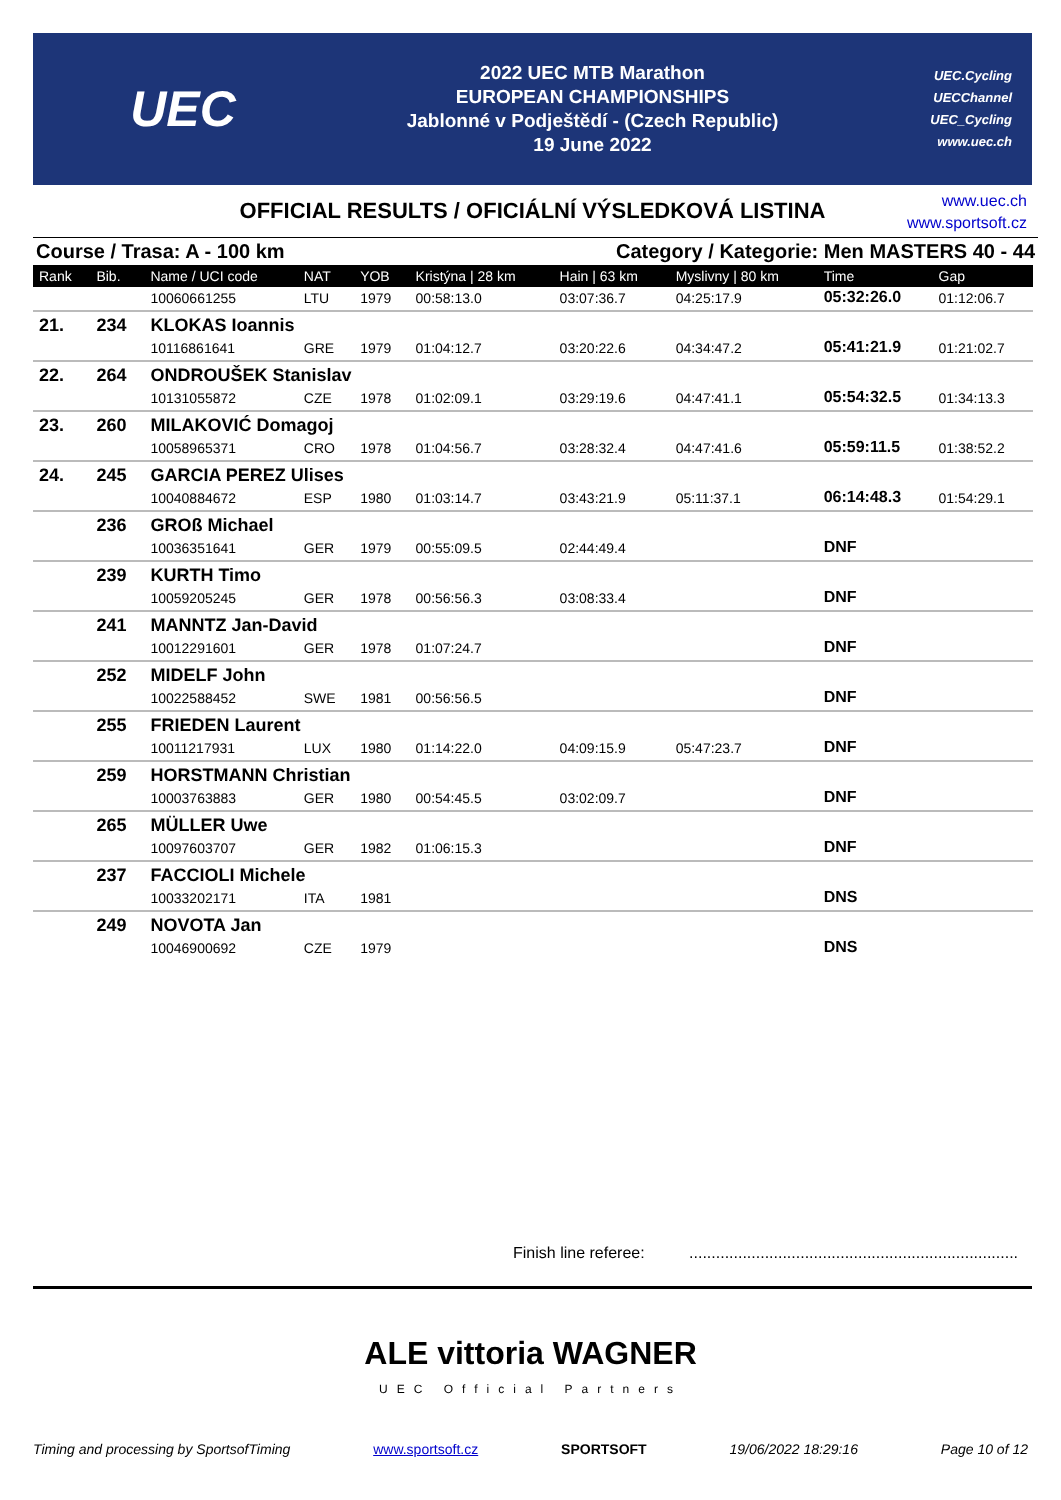UEC
2022 UEC MTB Marathon
EUROPEAN CHAMPIONSHIPS
Jablonné v Podještědí - (Czech Republic)
19 June 2022
UEC.Cycling
UECChannel
UEC_Cycling
www.uec.ch
OFFICIAL RESULTS / OFICIÁLNÍ VÝSLEDKOVÁ LISTINA
www.uec.ch
www.sportsoft.cz
Course / Trasa: A - 100 km Category / Kategorie: Men MASTERS 40 - 44
| Rank | Bib. | Name / UCI code | NAT | YOB | Kristýna / 28 km | Hain / 63 km | Myslivny / 80 km | Time | Gap |
| --- | --- | --- | --- | --- | --- | --- | --- | --- | --- |
| | | 10060661255 | LTU | 1979 | 00:58:13.0 | 03:07:36.7 | 04:25:17.9 | 05:32:26.0 | 01:12:06.7 |
| 21. | 234 | KLOKAS Ioannis | | | | | | | |
| | | 10116861641 | GRE | 1979 | 01:04:12.7 | 03:20:22.6 | 04:34:47.2 | 05:41:21.9 | 01:21:02.7 |
| 22. | 264 | ONDROUŠEK Stanislav | | | | | | | |
| | | 10131055872 | CZE | 1978 | 01:02:09.1 | 03:29:19.6 | 04:47:41.1 | 05:54:32.5 | 01:34:13.3 |
| 23. | 260 | MILAKOVIĆ Domagoj | | | | | | | |
| | | 10058965371 | CRO | 1978 | 01:04:56.7 | 03:28:32.4 | 04:47:41.6 | 05:59:11.5 | 01:38:52.2 |
| 24. | 245 | GARCIA PEREZ Ulises | | | | | | | |
| | | 10040884672 | ESP | 1980 | 01:03:14.7 | 03:43:21.9 | 05:11:37.1 | 06:14:48.3 | 01:54:29.1 |
| | 236 | GROß Michael | | | | | | | |
| | | 10036351641 | GER | 1979 | 00:55:09.5 | 02:44:49.4 | | DNF | |
| | 239 | KURTH Timo | | | | | | | |
| | | 10059205245 | GER | 1978 | 00:56:56.3 | 03:08:33.4 | | DNF | |
| | 241 | MANNTZ Jan-David | | | | | | | |
| | | 10012291601 | GER | 1978 | 01:07:24.7 | | | DNF | |
| | 252 | MIDELF John | | | | | | | |
| | | 10022588452 | SWE | 1981 | 00:56:56.5 | | | DNF | |
| | 255 | FRIEDEN Laurent | | | | | | | |
| | | 10011217931 | LUX | 1980 | 01:14:22.0 | 04:09:15.9 | 05:47:23.7 | DNF | |
| | 259 | HORSTMANN Christian | | | | | | | |
| | | 10003763883 | GER | 1980 | 00:54:45.5 | 03:02:09.7 | | DNF | |
| | 265 | MÜLLER Uwe | | | | | | | |
| | | 10097603707 | GER | 1982 | 01:06:15.3 | | | DNF | |
| | 237 | FACCIOLI Michele | | | | | | | |
| | | 10033202171 | ITA | 1981 | | | | DNS | |
| | 249 | NOVOTA Jan | | | | | | | |
| | | 10046900692 | CZE | 1979 | | | | DNS | |
Finish line referee: ..........................................................................
ALE vittoria WAGNER
UEC Official Partners
Timing and processing by SportsofTiming www.sportsoft.cz SPORTSOFT 19/06/2022 18:29:16 Page 10 of 12